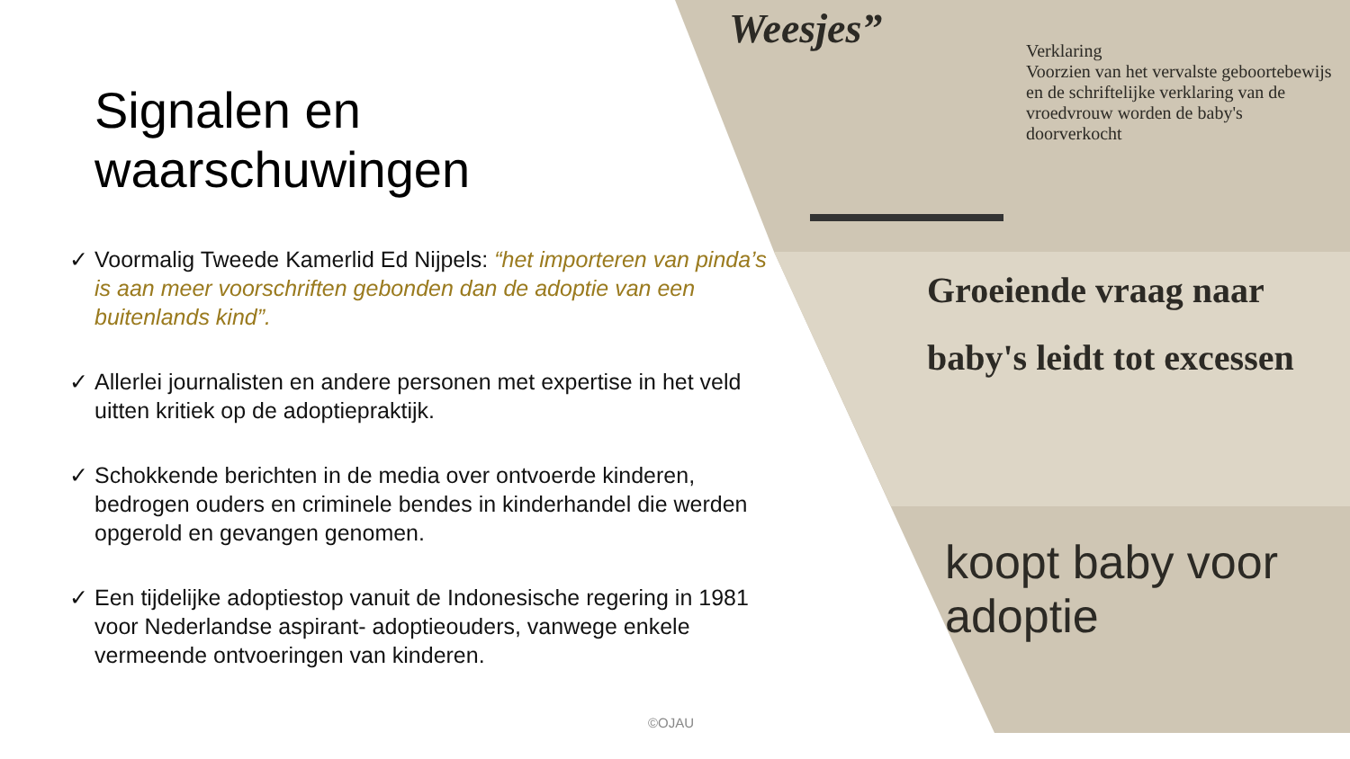Weesjes”
Verklaring
Voorzien van het vervalste geboortebewijs en de schriftelijke verklaring van de vroedvrouw worden de baby's doorverkocht
Groeiende vraag naar baby's leidt tot excessen
koopt baby voor adoptie
Signalen en
waarschuwingen
✓ Voormalig Tweede Kamerlid Ed Nijpels: “het importeren van pinda’s is aan meer voorschriften gebonden dan de adoptie van een buitenlands kind”.
✓ Allerlei journalisten en andere personen met expertise in het veld uitten kritiek op de adoptiepraktijk.
✓ Schokkende berichten in de media over ontvoerde kinderen, bedrogen ouders en criminele bendes in kinderhandel die werden opgerold en gevangen genomen.
✓ Een tijdelijke adoptiestop vanuit de Indonesische regering in 1981 voor Nederlandse aspirant- adoptieouders, vanwege enkele vermeende ontvoeringen van kinderen.
©OJAU